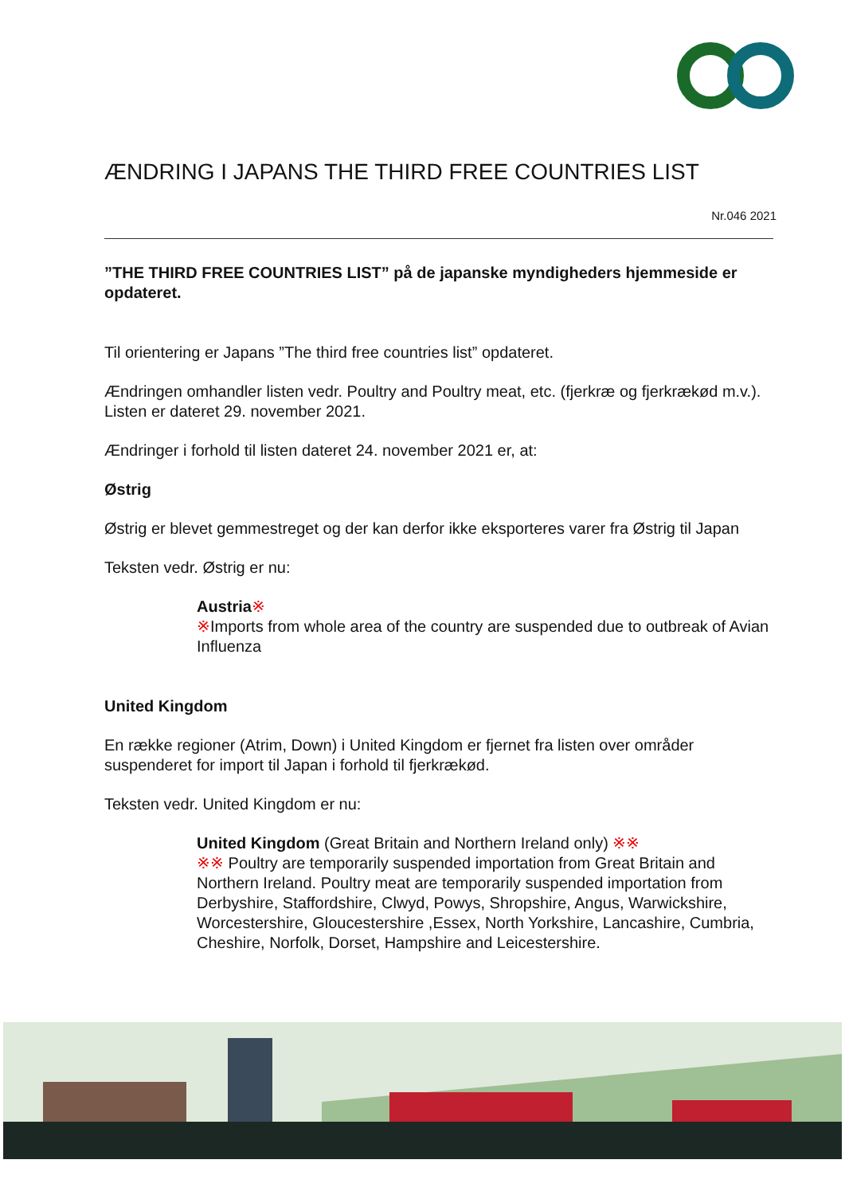ÆNDRING I JAPANS THE THIRD FREE COUNTRIES LIST
Nr.046 2021
”THE THIRD FREE COUNTRIES LIST” på de japanske myndigheders hjemmeside er opdateret.
Til orientering er Japans ”The third free countries list” opdateret.
Ændringen omhandler listen vedr. Poultry and Poultry meat, etc. (fjerkræ og fjerkrækød m.v.). Listen er dateret 29. november 2021.
Ændringer i forhold til listen dateret 24. november 2021 er, at:
Østrig
Østrig er blevet gemmestreget og der kan derfor ikke eksporteres varer fra Østrig til Japan
Teksten vedr. Østrig er nu:
Austria※
※Imports from whole area of the country are suspended due to outbreak of Avian Influenza
United Kingdom
En række regioner (Atrim, Down) i United Kingdom er fjernet fra listen over områder suspenderet for import til Japan i forhold til fjerkrækød.
Teksten vedr. United Kingdom er nu:
United Kingdom (Great Britain and Northern Ireland only) ※※
※※ Poultry are temporarily suspended importation from Great Britain and Northern Ireland. Poultry meat are temporarily suspended importation from Derbyshire, Staffordshire, Clwyd, Powys, Shropshire, Angus, Warwickshire, Worcestershire, Gloucestershire ,Essex, North Yorkshire, Lancashire, Cumbria, Cheshire, Norfolk, Dorset, Hampshire and Leicestershire.